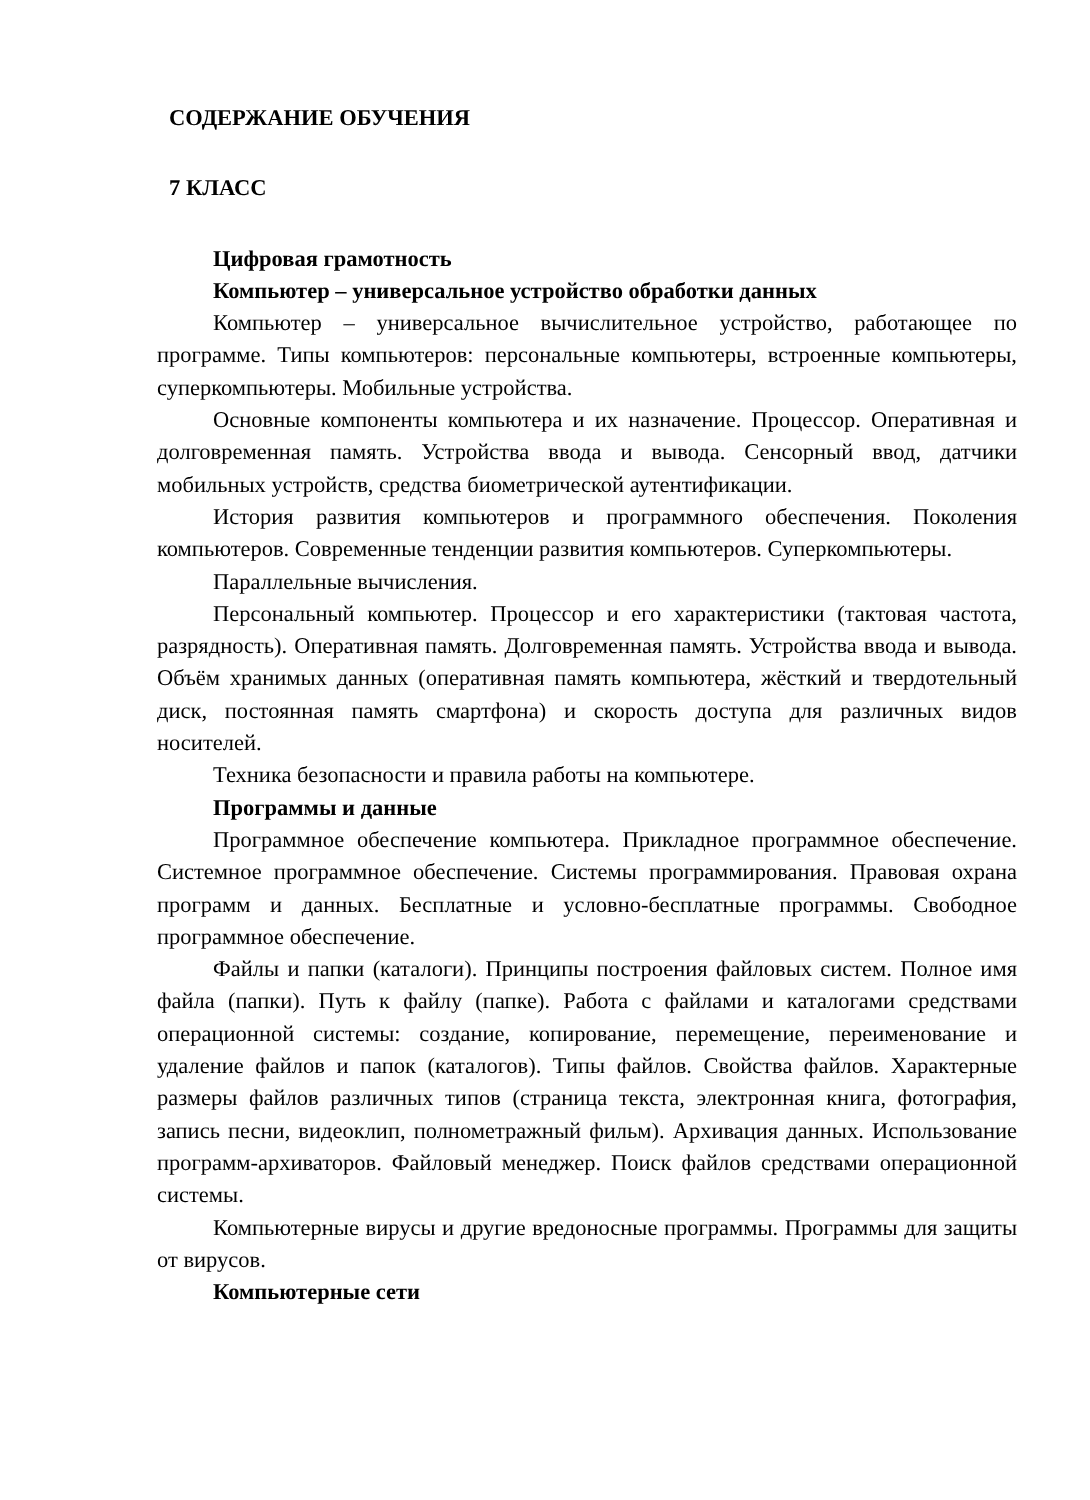СОДЕРЖАНИЕ ОБУЧЕНИЯ
7 КЛАСС
Цифровая грамотность
Компьютер – универсальное устройство обработки данных
Компьютер – универсальное вычислительное устройство, работающее по программе. Типы компьютеров: персональные компьютеры, встроенные компьютеры, суперкомпьютеры. Мобильные устройства.
Основные компоненты компьютера и их назначение. Процессор. Оперативная и долговременная память. Устройства ввода и вывода. Сенсорный ввод, датчики мобильных устройств, средства биометрической аутентификации.
История развития компьютеров и программного обеспечения. Поколения компьютеров. Современные тенденции развития компьютеров. Суперкомпьютеры.
Параллельные вычисления.
Персональный компьютер. Процессор и его характеристики (тактовая частота, разрядность). Оперативная память. Долговременная память. Устройства ввода и вывода. Объём хранимых данных (оперативная память компьютера, жёсткий и твердотельный диск, постоянная память смартфона) и скорость доступа для различных видов носителей.
Техника безопасности и правила работы на компьютере.
Программы и данные
Программное обеспечение компьютера. Прикладное программное обеспечение. Системное программное обеспечение. Системы программирования. Правовая охрана программ и данных. Бесплатные и условно-бесплатные программы. Свободное программное обеспечение.
Файлы и папки (каталоги). Принципы построения файловых систем. Полное имя файла (папки). Путь к файлу (папке). Работа с файлами и каталогами средствами операционной системы: создание, копирование, перемещение, переименование и удаление файлов и папок (каталогов). Типы файлов. Свойства файлов. Характерные размеры файлов различных типов (страница текста, электронная книга, фотография, запись песни, видеоклип, полнометражный фильм). Архивация данных. Использование программ-архиваторов. Файловый менеджер. Поиск файлов средствами операционной системы.
Компьютерные вирусы и другие вредоносные программы. Программы для защиты от вирусов.
Компьютерные сети